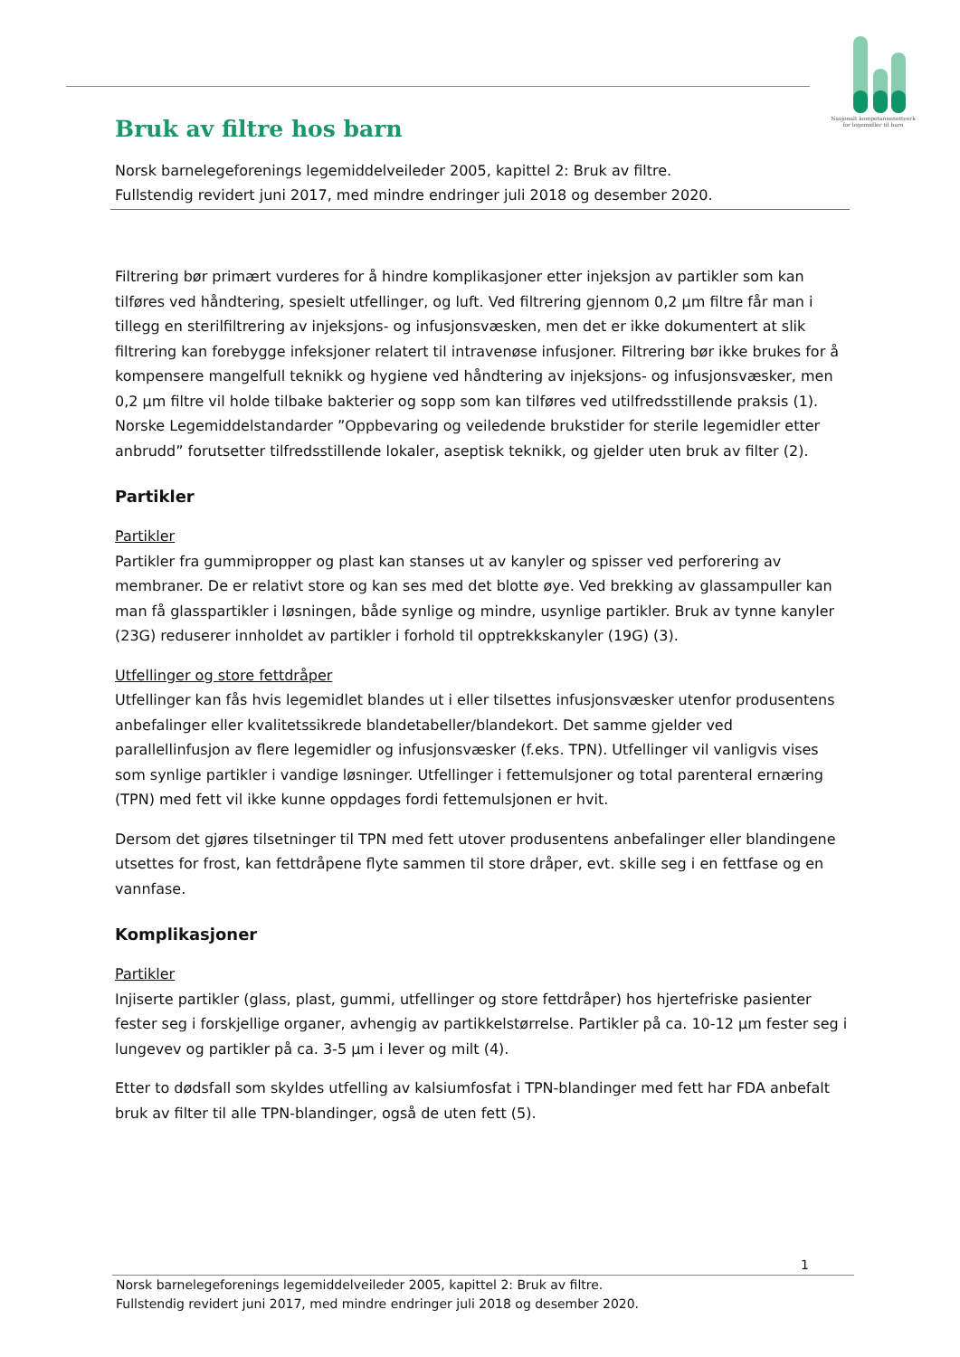Nasjonalt kompetansenettverk
for legemidler til barn
Bruk av filtre hos barn
Norsk barnelegeforenings legemiddelveileder 2005, kapittel 2: Bruk av filtre.
Fullstendig revidert juni 2017, med mindre endringer juli 2018 og desember 2020.
Filtrering bør primært vurderes for å hindre komplikasjoner etter injeksjon av partikler som kan tilføres ved håndtering, spesielt utfellinger, og luft. Ved filtrering gjennom 0,2 µm filtre får man i tillegg en sterilfiltrering av injeksjons- og infusjonsvæsken, men det er ikke dokumentert at slik filtrering kan forebygge infeksjoner relatert til intravenøse infusjoner. Filtrering bør ikke brukes for å kompensere mangelfull teknikk og hygiene ved håndtering av injeksjons- og infusjonsvæsker, men 0,2 µm filtre vil holde tilbake bakterier og sopp som kan tilføres ved utilfredsstillende praksis (1). Norske Legemiddelstandarder ”Oppbevaring og veiledende brukstider for sterile legemidler etter anbrudd” forutsetter tilfredsstillende lokaler, aseptisk teknikk, og gjelder uten bruk av filter (2).
Partikler
Partikler
Partikler fra gummipropper og plast kan stanses ut av kanyler og spisser ved perforering av membraner. De er relativt store og kan ses med det blotte øye. Ved brekking av glassampuller kan man få glasspartikler i løsningen, både synlige og mindre, usynlige partikler. Bruk av tynne kanyler (23G) reduserer innholdet av partikler i forhold til opptrekkskanyler (19G) (3).
Utfellinger og store fettdråper
Utfellinger kan fås hvis legemidlet blandes ut i eller tilsettes infusjonsvæsker utenfor produsentens anbefalinger eller kvalitetssikrede blandetabeller/blandekort. Det samme gjelder ved parallellinfusjon av flere legemidler og infusjonsvæsker (f.eks. TPN). Utfellinger vil vanligvis vises som synlige partikler i vandige løsninger. Utfellinger i fettemulsjoner og total parenteral ernæring (TPN) med fett vil ikke kunne oppdages fordi fettemulsjonen er hvit.
Dersom det gjøres tilsetninger til TPN med fett utover produsentens anbefalinger eller blandingene utsettes for frost, kan fettdråpene flyte sammen til store dråper, evt. skille seg i en fettfase og en vannfase.
Komplikasjoner
Partikler
Injiserte partikler (glass, plast, gummi, utfellinger og store fettdråper) hos hjertefriske pasienter fester seg i forskjellige organer, avhengig av partikkelstørrelse. Partikler på ca. 10-12 µm fester seg i lungevev og partikler på ca. 3-5 µm i lever og milt (4).
Etter to dødsfall som skyldes utfelling av kalsiumfosfat i TPN-blandinger med fett har FDA anbefalt bruk av filter til alle TPN-blandinger, også de uten fett (5).
1
Norsk barnelegeforenings legemiddelveileder 2005, kapittel 2: Bruk av filtre.
Fullstendig revidert juni 2017, med mindre endringer juli 2018 og desember 2020.